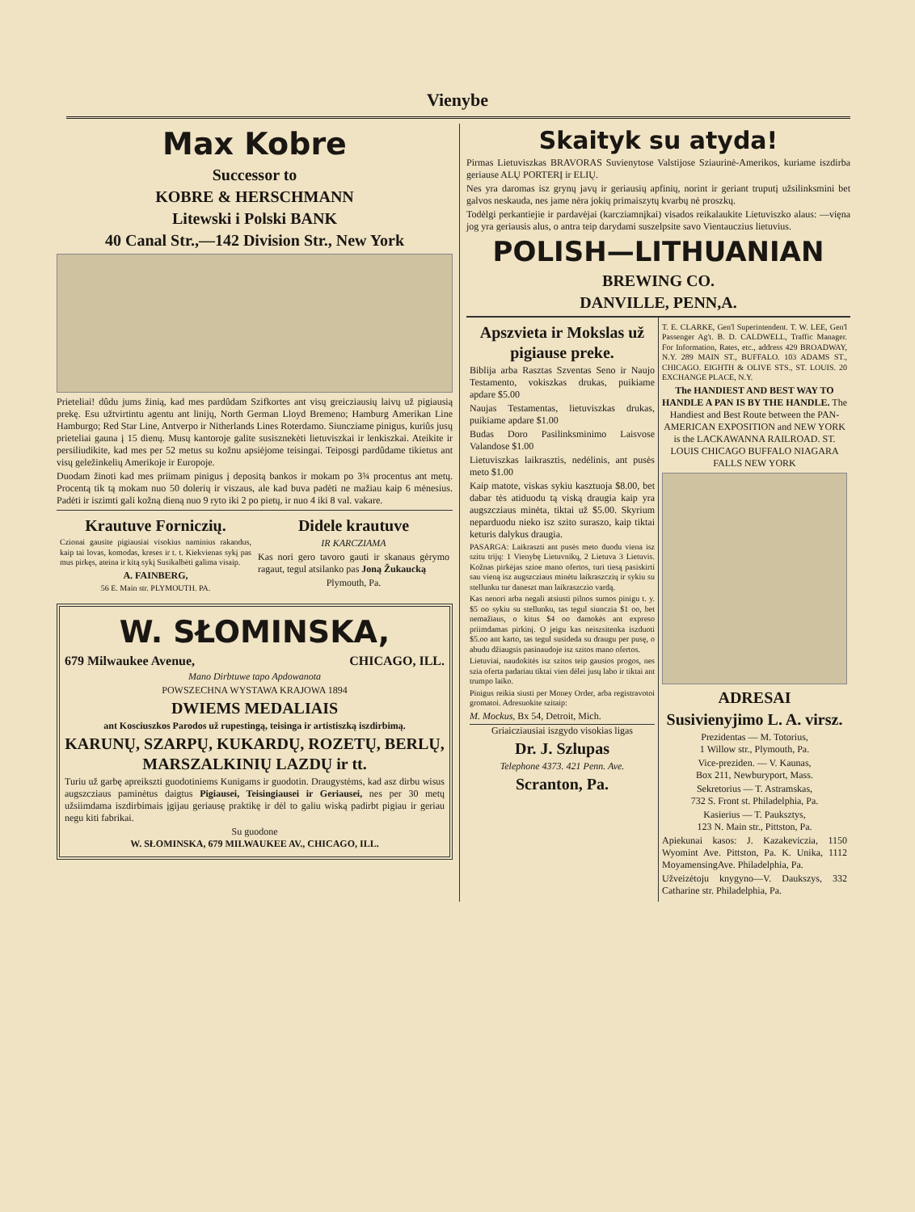Vienybe
Max Kobre
Successor to
KOBRE & HERSCHMANN
Litewski i Polski BANK
40 Canal Str.,—142 Division Str., New York
Prieteliai! dûdu jums žinią, kad mes pardûdam Szifkortes ant visų greicziausių laivų už pigiausią prekę. Esu užtvirtintu agentu ant linijų, North German Lloyd Bremeno; Hamburg Amerikan Line Hamburgo; Red Star Line, Antverpo ir Nitherlands Lines Roterdamo. Siuncziame pinigus, kuriûs jusų prieteliai gauna į 15 dienų. Musų kantoroje galite susisznekėti lietuviszkai ir lenkiszkai. Ateikite ir persiliudikite, kad mes per 52 metus su kožnu apsiėjome teisingai. Teiposgi pardûdame tikietus ant visų geležinkelių Amerikoje ir Europoje.
Duodam žinoti kad mes priimam pinigus į depositą bankos ir mokam po 3¾ procentus ant metų. Procentą tik tą mokam nuo 50 dolerių ir viszaus, ale kad buva padėti ne mažiau kaip 6 mėnesius. Padėti ir iszimti gali kožną dieną nuo 9 ryto iki 2 po pietų, ir nuo 4 iki 8 val. vakare.
Krautuve Forniczių.
Czionai gausite pigiausiai visokius naminius rakandus, kaip tai lovas, komodas, kreses ir t. t. Kiekvienas sykį pas mus pirkęs, ateina ir kitą sykį Susikalbėti galima visaip.
A. FAINBERG,
56 E. Main str. PLYMOUTH. PA.
Didele krautuve
IR KARCZIAMA
Kas nori gero tavoro gauti ir skanaus gėrymo ragaut, tegul atsilanko pas Joną Žukaucką
Plymouth, Pa.
W. SŁOMINSKA,
679 Milwaukee Avenue, CHICAGO, ILL.
Mano Dirbtuwe tapo Apdowanota
POWSZECHNA WYSTAWA KRAJOWA 1894
DWIEMS MEDALIAIS
ant Kosciuszkos Parodos už rupestingą, teisinga ir artistiszką iszdirbimą.
KARUNŲ, SZARPŲ, KUKARDŲ, ROZETŲ, BERLŲ, MARSZALKINIŲ LAZDŲ ir tt.
Turiu už garbę apreikszti guodotiniems Kunigams ir guodotin. Draugystėms, kad asz dirbu wisus augszcziaus paminėtus daigtus Pigiausei, Teisingiausei ir Geriausei, nes per 30 metų užsiimdama iszdirbimais įgijau geriausę praktikę ir dėl to galiu wiską padirbt pigiau ir geriau negu kiti fabrikai.
Su guodone
W. SŁOMINSKA, 679 MILWAUKEE AV., CHICAGO, ILL.
Skaityk su atyda!
Pirmas Lietuviszkas BRAVORAS Suvienytose Valstijose Sziaurinė-Amerikos, kuriame iszdirba geriause ALŲ PORTERĮ ir ELIŲ.
Nes yra daromas isz grynų javų ir geriausių apfinių, norint ir geriant truputį užsilinksmini bet galvos neskauda, nes jame nėra jokių primaiszytų kvarbų nė proszkų.
Todėlgi perkantiejie ir pardavėjai (karcziamnįkai) visados reikalaukite Lietuviszko alaus: —vięna jog yra geriausis alus, o antra teip darydami suszelpsite savo Vientauczius lietuvius.
POLISH—LITHUANIAN
BREWING CO.
DANVILLE, PENN,A.
Apszvieta ir Mokslas už pigiause preke.
Biblija arba Rasztas Szventas Seno ir Naujo Testamento, vokiszkas drukas, puikiame apdare $5.00
Naujas Testamentas, lietuviszkas drukas, puikiame apdare $1.00
Budas Doro Pasilinksminimo Laisvose Valandose $1.00
Lietuviszkas laikrasztis, nedėlinis, ant pusės meto $1.00
Kaip matote, viskas sykiu kasztuoja $8.00, bet dabar tės atiduodu tą viską draugia kaip yra augszcziaus minėta, tiktai už $5.00. Skyrium neparduodu nieko isz szito suraszo, kaip tiktai keturis dalykus draugia.
PASARGA: Laikraszti ant pusės meto duodu viena isz szitu trijų: 1 Vienybę Lietuvnikų, 2 Lietuva 3 Lietuvis. Kožnas pirkėjas szioe mano ofertos, turi tiesą pasiskirti sau vieną isz augszcziaus minėtu laikraszczių ir sykiu su stellunku tur daneszt man laikraszczio vardą.
Kas nenori arba negali atsiusti pilnos sumos pinigu t. y. $5 oo sykiu su stellunku, tas tegul siunczia $1 oo, bet nemažiaus, o kitus $4 oo damokės ant expreso priimdamas pirkinį. O jeigu kas neiszsitenka iszduoti $5.oo ant karto, tas tegul susideda su draugu per pusę, o abudu džiaugsis pasinaudoje isz szitos mano ofertos.
Lietuviai, naudokitės isz szitos teip gausios progos, nes szia oferta padariau tiktai vien dėlei jusų labo ir tiktai ant trumpo laiko.
Pinigus reikia siusti per Money Order, arba registravotoi gromatoi. Adresuokite szitaip:
M. Mockus, Bx 54, Detroit, Mich.
Griaicziausiai iszgydo visokias ligas
Dr. J. Szlupas
Telephone 4373. 421 Penn. Ave.
Scranton, Pa.
T. E. CLARKE, Gen'l Superintendent. T. W. LEE, Gen'l Passenger Ag't. B. D. CALDWELL, Traffic Manager. For Information, Rates, etc., address 429 BROADWAY, N.Y. 289 MAIN ST., BUFFALO. 103 ADAMS ST., CHICAGO. EIGHTH & OLIVE STS., ST. LOUIS. 20 EXCHANGE PLACE, N.Y.
The HANDIEST AND BEST WAY TO HANDLE A PAN IS BY THE HANDLE. The Handiest and Best Route between the PAN-AMERICAN EXPOSITION and NEW YORK is the LACKAWANNA RAILROAD. ST. LOUIS CHICAGO BUFFALO NIAGARA FALLS NEW YORK
ADRESAI
Susivienyjimo L. A. virsz.
Prezidentas — M. Totorius,
1 Willow str., Plymouth, Pa.
Vice-preziden. — V. Kaunas,
Box 211, Newburyport, Mass.
Sekretorius — T. Astramskas,
732 S. Front st. Philadelphia, Pa.
Kasierius — T. Pauksztys,
123 N. Main str., Pittston, Pa.
Apiekunai kasos: J. Kazakeviczia, 1150 Wyomint Ave. Pittston, Pa. K. Unika, 1112 MoyamensingAve. Philadelphia, Pa.
Užveizėtoju knygyno—V. Daukszys, 332 Catharine str. Philadelphia, Pa.